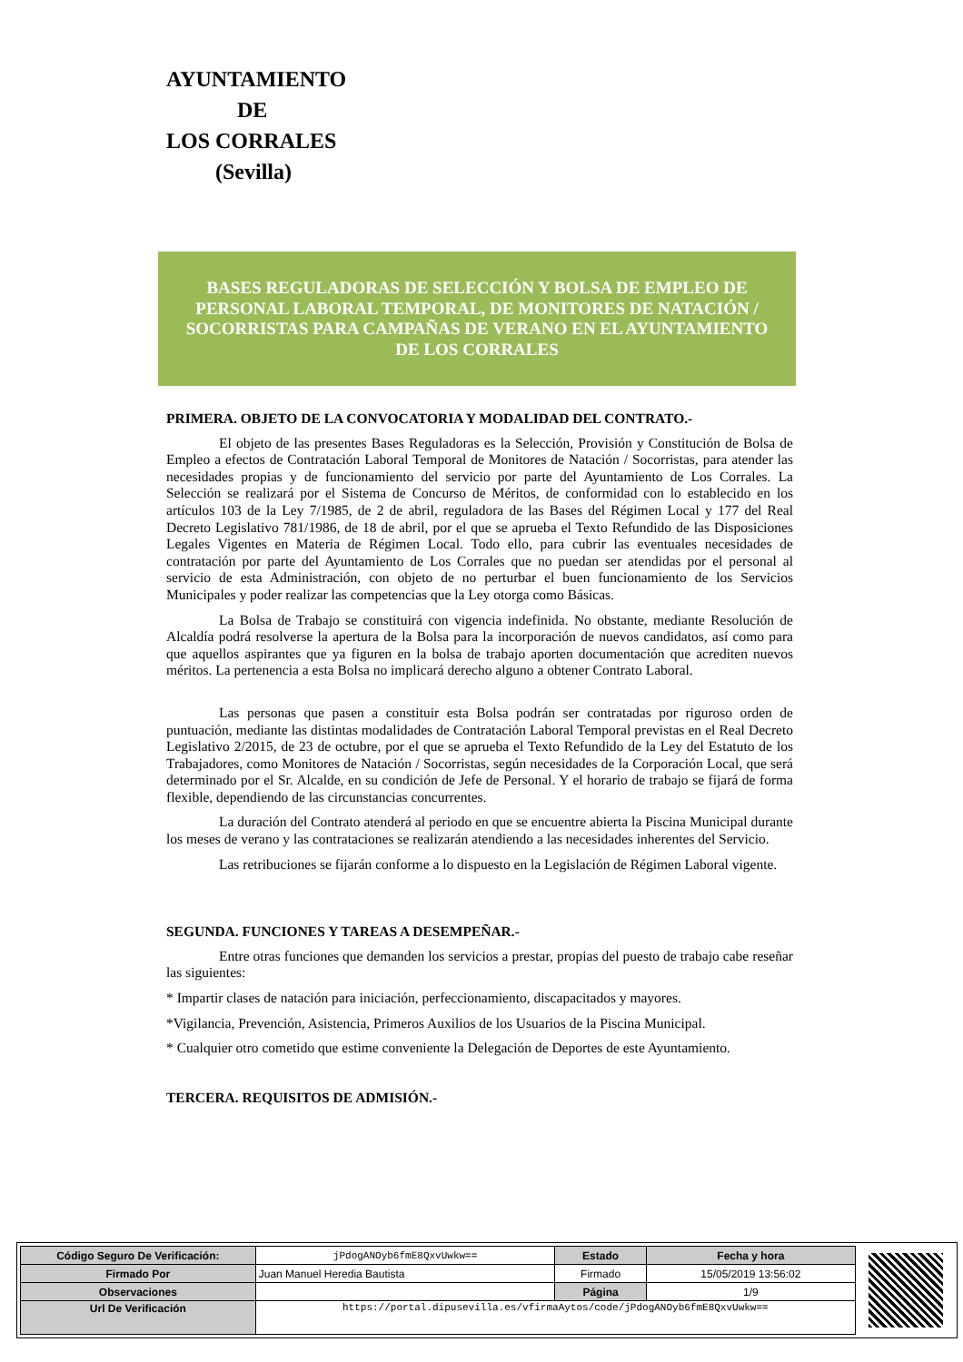AYUNTAMIENTO
DE
LOS CORRALES
(Sevilla)
BASES REGULADORAS DE SELECCIÓN Y BOLSA DE EMPLEO DE PERSONAL LABORAL TEMPORAL, DE MONITORES DE NATACIÓN / SOCORRISTAS PARA CAMPAÑAS DE VERANO EN EL AYUNTAMIENTO DE LOS CORRALES
PRIMERA. OBJETO DE LA CONVOCATORIA Y MODALIDAD DEL CONTRATO.-
El objeto de las presentes Bases Reguladoras es la Selección, Provisión y Constitución de Bolsa de Empleo a efectos de Contratación Laboral Temporal de Monitores de Natación / Socorristas, para atender las necesidades propias y de funcionamiento del servicio por parte del Ayuntamiento de Los Corrales. La Selección se realizará por el Sistema de Concurso de Méritos, de conformidad con lo establecido en los artículos 103 de la Ley 7/1985, de 2 de abril, reguladora de las Bases del Régimen Local y 177 del Real Decreto Legislativo 781/1986, de 18 de abril, por el que se aprueba el Texto Refundido de las Disposiciones Legales Vigentes en Materia de Régimen Local. Todo ello, para cubrir las eventuales necesidades de contratación por parte del Ayuntamiento de Los Corrales que no puedan ser atendidas por el personal al servicio de esta Administración, con objeto de no perturbar el buen funcionamiento de los Servicios Municipales y poder realizar las competencias que la Ley otorga como Básicas.
La Bolsa de Trabajo se constituirá con vigencia indefinida. No obstante, mediante Resolución de Alcaldía podrá resolverse la apertura de la Bolsa para la incorporación de nuevos candidatos, así como para que aquellos aspirantes que ya figuren en la bolsa de trabajo aporten documentación que acrediten nuevos méritos. La pertenencia a esta Bolsa no implicará derecho alguno a obtener Contrato Laboral.
Las personas que pasen a constituir esta Bolsa podrán ser contratadas por riguroso orden de puntuación, mediante las distintas modalidades de Contratación Laboral Temporal previstas en el Real Decreto Legislativo 2/2015, de 23 de octubre, por el que se aprueba el Texto Refundido de la Ley del Estatuto de los Trabajadores, como Monitores de Natación / Socorristas, según necesidades de la Corporación Local, que será determinado por el Sr. Alcalde, en su condición de Jefe de Personal. Y el horario de trabajo se fijará de forma flexible, dependiendo de las circunstancias concurrentes.
La duración del Contrato atenderá al periodo en que se encuentre abierta la Piscina Municipal durante los meses de verano y las contrataciones se realizarán atendiendo a las necesidades inherentes del Servicio.
Las retribuciones se fijarán conforme a lo dispuesto en la Legislación de Régimen Laboral vigente.
SEGUNDA. FUNCIONES Y TAREAS A DESEMPEÑAR.-
Entre otras funciones que demanden los servicios a prestar, propias del puesto de trabajo cabe reseñar las siguientes:
* Impartir clases de natación para iniciación, perfeccionamiento, discapacitados y mayores.
*Vigilancia, Prevención, Asistencia, Primeros Auxilios de los Usuarios de la Piscina Municipal.
* Cualquier otro cometido que estime conveniente la Delegación de Deportes de este Ayuntamiento.
TERCERA. REQUISITOS DE ADMISIÓN.-
| Código Seguro De Verificación: | jPdogANOyb6fmE8QxvUwkw== | Estado | Fecha y hora |
| Firmado Por | Juan Manuel Heredia Bautista | Firmado | 15/05/2019 13:56:02 |
| Observaciones | | Página | 1/9 |
| Url De Verificación | https://portal.dipusevilla.es/vfirmaAytos/code/jPdogANOyb6fmE8QxvUwkw== | | |